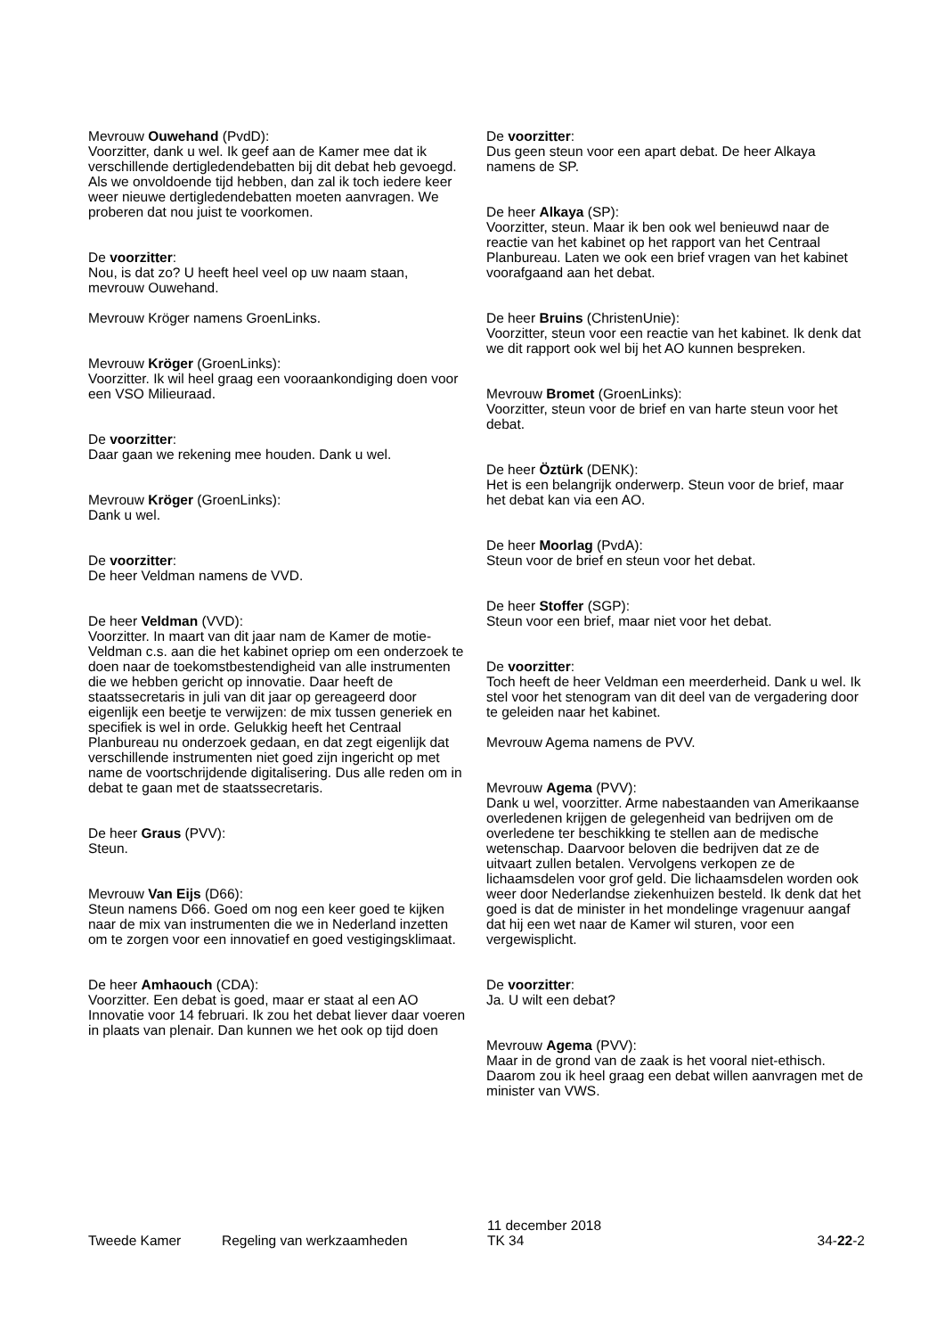Mevrouw Ouwehand (PvdD):
Voorzitter, dank u wel. Ik geef aan de Kamer mee dat ik verschillende dertigledendebatten bij dit debat heb gevoegd. Als we onvoldoende tijd hebben, dan zal ik toch iedere keer weer nieuwe dertigledendebatten moeten aanvragen. We proberen dat nou juist te voorkomen.
De voorzitter:
Nou, is dat zo? U heeft heel veel op uw naam staan, mevrouw Ouwehand.
Mevrouw Kröger namens GroenLinks.
Mevrouw Kröger (GroenLinks):
Voorzitter. Ik wil heel graag een vooraankondiging doen voor een VSO Milieuraad.
De voorzitter:
Daar gaan we rekening mee houden. Dank u wel.
Mevrouw Kröger (GroenLinks):
Dank u wel.
De voorzitter:
De heer Veldman namens de VVD.
De heer Veldman (VVD):
Voorzitter. In maart van dit jaar nam de Kamer de motie-Veldman c.s. aan die het kabinet opriep om een onderzoek te doen naar de toekomstbestendigheid van alle instrumenten die we hebben gericht op innovatie. Daar heeft de staatssecretaris in juli van dit jaar op gereageerd door eigenlijk een beetje te verwijzen: de mix tussen generiek en specifiek is wel in orde. Gelukkig heeft het Centraal Planbureau nu onderzoek gedaan, en dat zegt eigenlijk dat verschillende instrumenten niet goed zijn ingericht op met name de voortschrijdende digitalisering. Dus alle reden om in debat te gaan met de staatssecretaris.
De heer Graus (PVV):
Steun.
Mevrouw Van Eijs (D66):
Steun namens D66. Goed om nog een keer goed te kijken naar de mix van instrumenten die we in Nederland inzetten om te zorgen voor een innovatief en goed vestigingsklimaat.
De heer Amhaouch (CDA):
Voorzitter. Een debat is goed, maar er staat al een AO Innovatie voor 14 februari. Ik zou het debat liever daar voeren in plaats van plenair. Dan kunnen we het ook op tijd doen
De voorzitter:
Dus geen steun voor een apart debat. De heer Alkaya namens de SP.
De heer Alkaya (SP):
Voorzitter, steun. Maar ik ben ook wel benieuwd naar de reactie van het kabinet op het rapport van het Centraal Planbureau. Laten we ook een brief vragen van het kabinet voorafgaand aan het debat.
De heer Bruins (ChristenUnie):
Voorzitter, steun voor een reactie van het kabinet. Ik denk dat we dit rapport ook wel bij het AO kunnen bespreken.
Mevrouw Bromet (GroenLinks):
Voorzitter, steun voor de brief en van harte steun voor het debat.
De heer Öztürk (DENK):
Het is een belangrijk onderwerp. Steun voor de brief, maar het debat kan via een AO.
De heer Moorlag (PvdA):
Steun voor de brief en steun voor het debat.
De heer Stoffer (SGP):
Steun voor een brief, maar niet voor het debat.
De voorzitter:
Toch heeft de heer Veldman een meerderheid. Dank u wel. Ik stel voor het stenogram van dit deel van de vergadering door te geleiden naar het kabinet.
Mevrouw Agema namens de PVV.
Mevrouw Agema (PVV):
Dank u wel, voorzitter. Arme nabestaanden van Amerikaanse overledenen krijgen de gelegenheid van bedrijven om de overledene ter beschikking te stellen aan de medische wetenschap. Daarvoor beloven die bedrijven dat ze de uitvaart zullen betalen. Vervolgens verkopen ze de lichaamsdelen voor grof geld. Die lichaamsdelen worden ook weer door Nederlandse ziekenhuizen besteld. Ik denk dat het goed is dat de minister in het mondelinge vragenuur aangaf dat hij een wet naar de Kamer wil sturen, voor een vergewisplicht.
De voorzitter:
Ja. U wilt een debat?
Mevrouw Agema (PVV):
Maar in de grond van de zaak is het vooral niet-ethisch. Daarom zou ik heel graag een debat willen aanvragen met de minister van VWS.
Tweede Kamer
Regeling van werkzaamheden
11 december 2018
TK 34
34-22-2